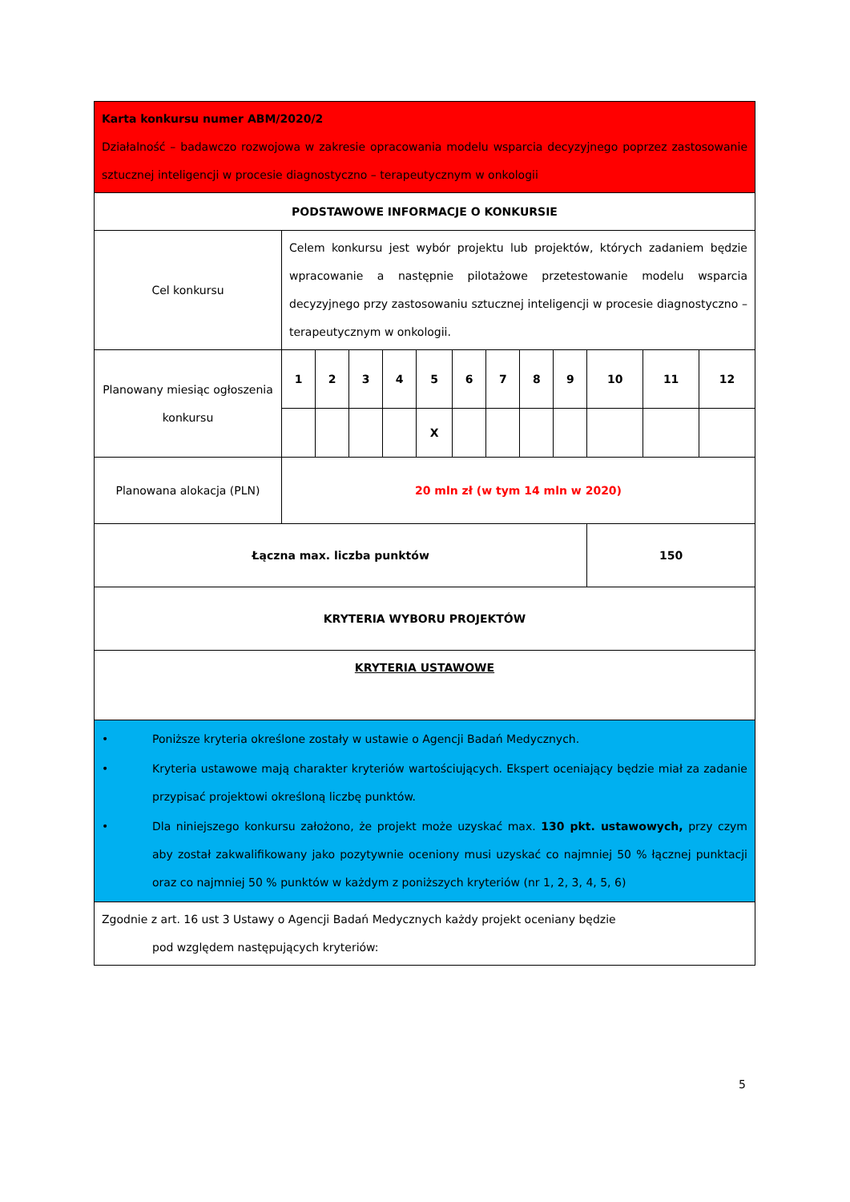| Karta konkursu numer ABM/2020/2 Działalność – badawczo rozwojowa w zakresie opracowania modelu wsparcia decyzyjnego poprzez zastosowanie sztucznej inteligencji w procesie diagnostyczno – terapeutycznym w onkologii | | | | | | | | | | | | |
| PODSTAWOWE INFORMACJE O KONKURSIE | | | | | | | | | | | | |
| Cel konkursu | Celem konkursu jest wybór projektu lub projektów, których zadaniem będzie wpracowanie a następnie pilotażowe przetestowanie modelu wsparcia decyzyjnego przy zastosowaniu sztucznej inteligencji w procesie diagnostyczno – terapeutycznym w onkologii. | | | | | | | | | | | |
| Planowany miesiąc ogłoszenia konkursu | 1 | 2 | 3 | 4 | 5 | 6 | 7 | 8 | 9 | 10 | 11 | 12 |
| | | | | | X | | | | | | | |
| Planowana alokacja (PLN) | 20 mln zł (w tym 14 mln w 2020) | | | | | | | | | | | |
| Łączna max. liczba punktów | | | | | | | | | | 150 | | |
| KRYTERIA WYBORU PROJEKTÓW | | | | | | | | | | | | |
| KRYTERIA USTAWOWE | | | | | | | | | | | | |
| • Poniższe kryteria określone zostały w ustawie o Agencji Badań Medycznych. • Kryteria ustawowe mają charakter kryteriów wartościujących. Ekspert oceniający będzie miał za zadanie przypisać projektowi określoną liczbę punktów. • Dla niniejszego konkursu założono, że projekt może uzyskać max. 130 pkt. ustawowych, przy czym aby został zakwalifikowany jako pozytywnie oceniony musi uzyskać co najmniej 50 % łącznej punktacji oraz co najmniej 50 % punktów w każdym z poniższych kryteriów (nr 1, 2, 3, 4, 5, 6) | | | | | | | | | | | | |
| Zgodnie z art. 16 ust 3 Ustawy o Agencji Badań Medycznych każdy projekt oceniany będzie pod względem następujących kryteriów: | | | | | | | | | | | | |
5